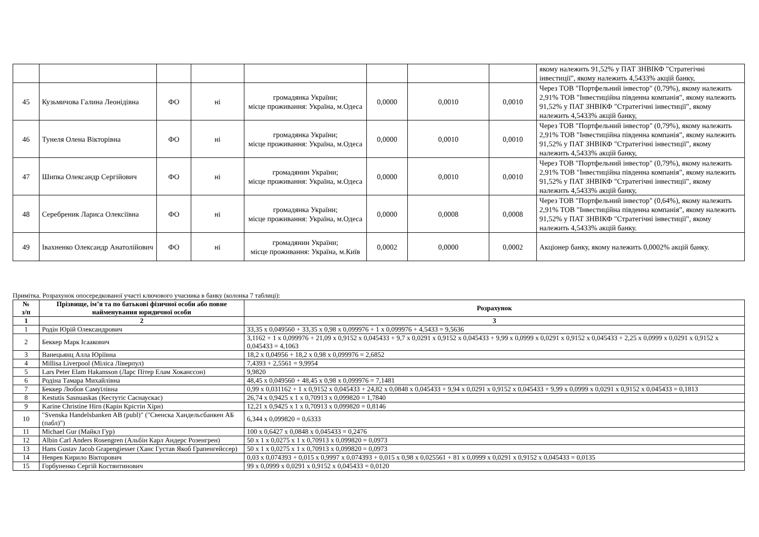| | | | | | | | | якому належить 91,52% у ПАТ ЗНВІКФ "Стратегічні інвестиції", якому належить 4,5433% акцій банку, |
| 45 | Кузьмичова Галина Леонідівна | ФО | ні | громадянка України; місце проживання: Україна, м.Одеса | 0,0000 | 0,0010 | 0,0010 | Через ТОВ "Портфельний інвестор" (0,79%), якому належить 2,91% ТОВ "Інвестиційна південна компанія", якому належить 91,52% у ПАТ ЗНВІКФ "Стратегічні інвестиції", якому належить 4,5433% акцій банку, |
| 46 | Тунеля Олена Вікторівна | ФО | ні | громадянка України; місце проживання: Україна, м.Одеса | 0,0000 | 0,0010 | 0,0010 | Через ТОВ "Портфельний інвестор" (0,79%), якому належить 2,91% ТОВ "Інвестиційна південна компанія", якому належить 91,52% у ПАТ ЗНВІКФ "Стратегічні інвестиції", якому належить 4,5433% акцій банку, |
| 47 | Шипка Олександр Сергійович | ФО | ні | громадянин України; місце проживання: Україна, м.Одеса | 0,0000 | 0,0010 | 0,0010 | Через ТОВ "Портфельний інвестор" (0,79%), якому належить 2,91% ТОВ "Інвестиційна південна компанія", якому належить 91,52% у ПАТ ЗНВІКФ "Стратегічні інвестиції", якому належить 4,5433% акцій банку, |
| 48 | Серебреник Лариса Олексіївна | ФО | ні | громадянка України; місце проживання: Україна, м.Одеса | 0,0000 | 0,0008 | 0,0008 | Через ТОВ "Портфельний інвестор" (0,64%), якому належить 2,91% ТОВ "Інвестиційна південна компанія", якому належить 91,52% у ПАТ ЗНВІКФ "Стратегічні інвестиції", якому належить 4,5433% акцій банку. |
| 49 | Івахненко Олександр Анатолійович | ФО | ні | громадянин України; місце проживання: Україна, м.Київ | 0,0002 | 0,0000 | 0,0002 | Акціонер банку, якому належить 0,0002% акцій банку. |
Примітка. Розрахунок опосередкованої участі ключового учасника в банку (колонка 7 таблиці):
| № з/п | Прізвище, ім’я та по батькові фізичної особи або повне найменування юридичної особи | Розрахунок |
| 1 | 2 | 3 |
| 1 | Родін Юрій Олександрович | 33,35 x 0,049560 + 33,35 x 0,98 x 0,099976 + 1 x 0,099976 + 4,5433 = 9,5636 |
| 2 | Беккер Марк Ісаакович | 3,1162 + 1 x 0,099976 + 21,09 x 0,9152 x 0,045433 + 9,7 x 0,0291 x 0,9152 x 0,045433 + 9,99 x 0,0999 x 0,0291 x 0,9152 x 0,045433 + 2,25 x 0,0999 x 0,0291 x 0,9152 x 0,045433 = 4,1063 |
| 3 | Ванецьянц Алла Юріївна | 18,2 x 0,04956 + 18,2 x 0,98 x 0,099976 = 2,6852 |
| 4 | Millisa Liverpool (Міліса Ліверпул) | 7,4393 + 2,5561 = 9,9954 |
| 5 | Lars Peter Elam Hakansson (Ларс Пітер Елам Хоканссон) | 9,9820 |
| 6 | Родіна Тамара Михайлівна | 48,45 x 0,049560 + 48,45 x 0,98 x 0,099976 = 7,1481 |
| 7 | Беккер Любов Самуїлівна | 0,99 x 0,031162 + 1 x 0,9152 x 0,045433 + 24,82 x 0,0848 x 0,045433 + 9,94 x 0,0291 x 0,9152 x 0,045433 + 9,99 x 0,0999 x 0,0291 x 0,9152 x 0,045433 = 0,1813 |
| 8 | Kestutis Sasnuaskas (Кестутіс Саснаускас) | 26,74 x 0,9425 x 1 x 0,70913 x 0,099820 = 1,7840 |
| 9 | Karine Christine Hirn (Карін Крістін Хірн) | 12,21 x 0,9425 x 1 x 0,70913 x 0,099820 = 0,8146 |
| 10 | "Svenska Handelsbanken AB (publ)" ("Свенска Хандельсбанкен АБ (пабл)") | 6,344 x 0,099820 = 0,6333 |
| 11 | Michael Gur (Майкл Гур) | 100 x 0,6427 x 0,0848 x 0,045433 = 0,2476 |
| 12 | Albin Carl Anders Rosengren (Альбін Карл Андерс Розенгрен) | 50 x 1 x 0,0275 x 1 x 0,70913 x 0,099820 = 0,0973 |
| 13 | Hans Gustav Jacob Grapengiesser (Ханс Густав Якоб Грапенгейссер) | 50 x 1 x 0,0275 x 1 x 0,70913 x 0,099820 = 0,0973 |
| 14 | Неврев Кирило Вікторович | 0,03 x 0,074393 + 0,015 x 0,9997 x 0,074393 + 0,015 x 0,98 x 0,025561 + 81 x 0,0999 x 0,0291 x 0,9152 x 0,045433 = 0,0135 |
| 15 | Горбуненко Сергій Костянтинович | 99 x 0,0999 x 0,0291 x 0,9152 x 0,045433 = 0,0120 |